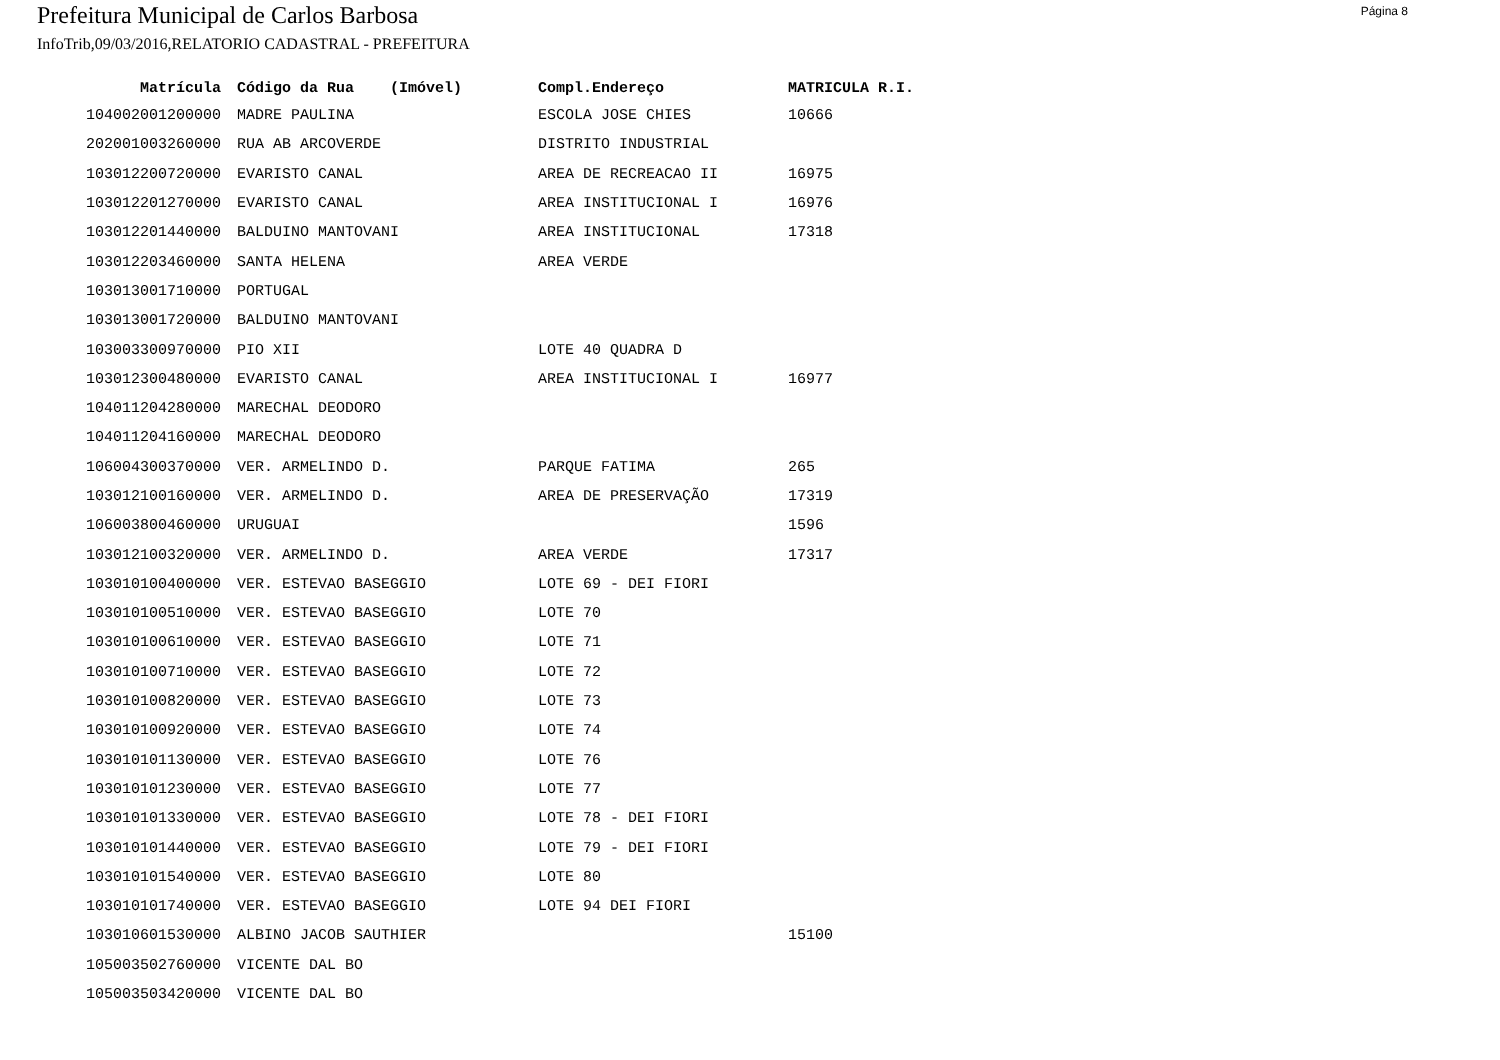Prefeitura Municipal de Carlos Barbosa
Página 8
InfoTrib,09/03/2016,RELATORIO CADASTRAL - PREFEITURA
| Matrícula | Código da Rua (Imóvel) | Compl.Endereço | MATRICULA R.I. |
| --- | --- | --- | --- |
| 104002001200000 | MADRE PAULINA | ESCOLA JOSE CHIES | 10666 |
| 202001003260000 | RUA AB ARCOVERDE | DISTRITO INDUSTRIAL | |
| 103012200720000 | EVARISTO CANAL | AREA DE RECREACAO II | 16975 |
| 103012201270000 | EVARISTO CANAL | AREA INSTITUCIONAL I | 16976 |
| 103012201440000 | BALDUINO MANTOVANI | AREA INSTITUCIONAL | 17318 |
| 103012203460000 | SANTA HELENA | AREA VERDE | |
| 103013001710000 | PORTUGAL | | |
| 103013001720000 | BALDUINO MANTOVANI | | |
| 103003300970000 | PIO XII | LOTE 40 QUADRA D | |
| 103012300480000 | EVARISTO CANAL | AREA INSTITUCIONAL I | 16977 |
| 104011204280000 | MARECHAL DEODORO | | |
| 104011204160000 | MARECHAL DEODORO | | |
| 106004300370000 | VER. ARMELINDO D. | PARQUE FATIMA | 265 |
| 103012100160000 | VER. ARMELINDO D. | AREA DE PRESERVAÇÃO | 17319 |
| 106003800460000 | URUGUAI | | 1596 |
| 103012100320000 | VER. ARMELINDO D. | AREA VERDE | 17317 |
| 103010100400000 | VER. ESTEVAO BASEGGIO | LOTE 69 - DEI FIORI | |
| 103010100510000 | VER. ESTEVAO BASEGGIO | LOTE 70 | |
| 103010100610000 | VER. ESTEVAO BASEGGIO | LOTE 71 | |
| 103010100710000 | VER. ESTEVAO BASEGGIO | LOTE 72 | |
| 103010100820000 | VER. ESTEVAO BASEGGIO | LOTE 73 | |
| 103010100920000 | VER. ESTEVAO BASEGGIO | LOTE 74 | |
| 103010101130000 | VER. ESTEVAO BASEGGIO | LOTE 76 | |
| 103010101230000 | VER. ESTEVAO BASEGGIO | LOTE 77 | |
| 103010101330000 | VER. ESTEVAO BASEGGIO | LOTE 78 - DEI FIORI | |
| 103010101440000 | VER. ESTEVAO BASEGGIO | LOTE 79 - DEI FIORI | |
| 103010101540000 | VER. ESTEVAO BASEGGIO | LOTE 80 | |
| 103010101740000 | VER. ESTEVAO BASEGGIO | LOTE 94 DEI FIORI | |
| 103010601530000 | ALBINO JACOB SAUTHIER | | 15100 |
| 105003502760000 | VICENTE DAL BO | | |
| 105003503420000 | VICENTE DAL BO | | |